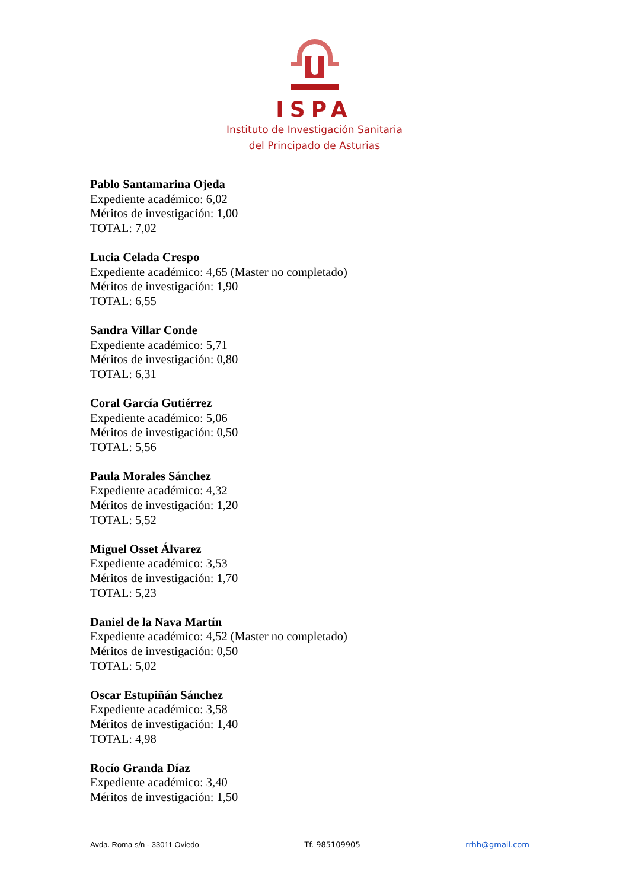ISPA
Instituto de Investigación Sanitaria
del Principado de Asturias
Pablo Santamarina Ojeda
Expediente académico: 6,02
Méritos de investigación: 1,00
TOTAL: 7,02
Lucia Celada Crespo
Expediente académico: 4,65 (Master no completado)
Méritos de investigación: 1,90
TOTAL: 6,55
Sandra Villar Conde
Expediente académico: 5,71
Méritos de investigación: 0,80
TOTAL: 6,31
Coral García Gutiérrez
Expediente académico: 5,06
Méritos de investigación: 0,50
TOTAL: 5,56
Paula Morales Sánchez
Expediente académico: 4,32
Méritos de investigación: 1,20
TOTAL: 5,52
Miguel Osset Álvarez
Expediente académico: 3,53
Méritos de investigación: 1,70
TOTAL: 5,23
Daniel de la Nava Martín
Expediente académico: 4,52 (Master no completado)
Méritos de investigación: 0,50
TOTAL: 5,02
Oscar Estupiñán Sánchez
Expediente académico: 3,58
Méritos de investigación: 1,40
TOTAL: 4,98
Rocío Granda Díaz
Expediente académico: 3,40
Méritos de investigación: 1,50
Avda. Roma s/n - 33011 Oviedo Tf. 985109905 rrhh@gmail.com